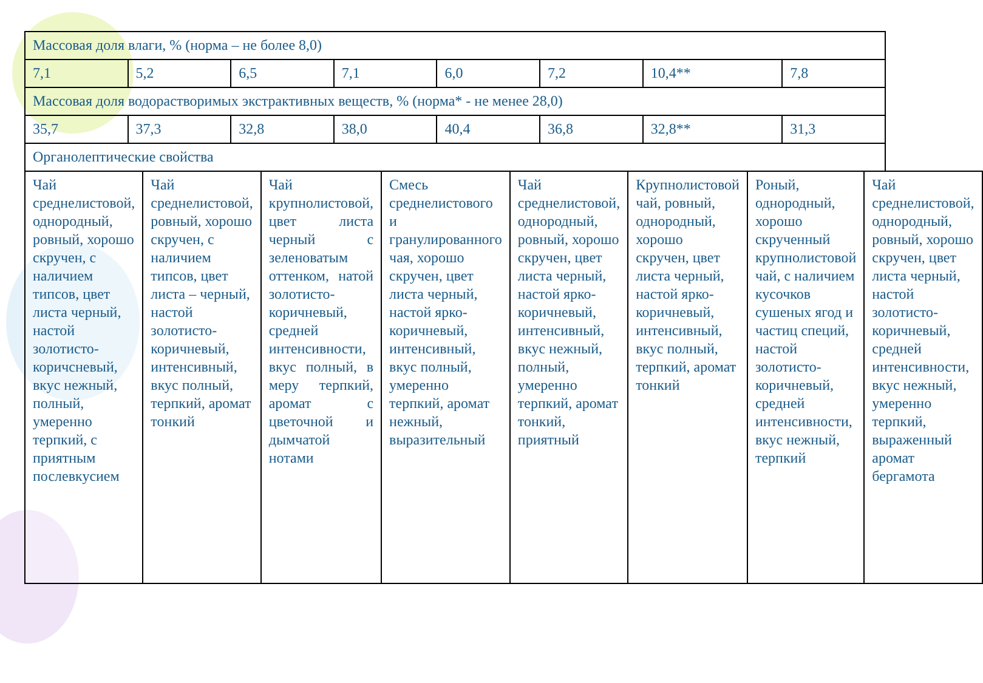| Массовая доля влаги, % (норма – не более 8,0) | | | | | | | |
| 7,1 | 5,2 | 6,5 | 7,1 | 6,0 | 7,2 | 10,4** | 7,8 |
| Массовая доля водорастворимых экстрактивных веществ, % (норма* - не менее 28,0) | | | | | | | |
| 35,7 | 37,3 | 32,8 | 38,0 | 40,4 | 36,8 | 32,8** | 31,3 |
| Органолептические свойства | | | | | | | |
| Чай среднелистовой, однородный, ровный, хорошо скручен, с наличием типсов, цвет листа черный, настой золотисто-коричсневый, вкус нежный, полный, умеренно терпкий, с приятным послевкусием | Чай среднелистовой, ровный, хорошо скручен, с наличием типсов, цвет листа – черный, настой золотисто-коричневый, интенсивный, вкус полный, терпкий, аромат тонкий | Чай крупнолистовой, цвет листа черный с зеленоватым оттенком, натой золотисто-коричневый, средней интенсивности, вкус полный, в меру терпкий, аромат с цветочной и дымчатой нотами | Смесь среднелистового и гранулированного чая, хорошо скручен, цвет листа черный, настой ярко-коричневый, интенсивный, вкус полный, умеренно терпкий, аромат нежный, выразительный | Чай среднелистовой, однородный, ровный, хорошо скручен, цвет листа черный, настой ярко-коричневый, интенсивный, вкус нежный, полный, умеренно терпкий, аромат тонкий, приятный | Крупнолистовой чай, ровный, однородный, хорошо скручен, цвет листа черный, настой ярко-коричневый, интенсивный, вкус полный, терпкий, аромат тонкий | Роный, однородный, хорошо скрученный крупнолистовой чай, с наличием кусочков сушеных ягод и частиц специй, настой золотисто-коричневый, средней интенсивности, вкус нежный, терпкий | Чай среднелистовой, однородный, ровный, хорошо скручен, цвет листа черный, настой золотисто-коричневый, средней интенсивности, вкус нежный, умеренно терпкий, выраженный аромат бергамота |